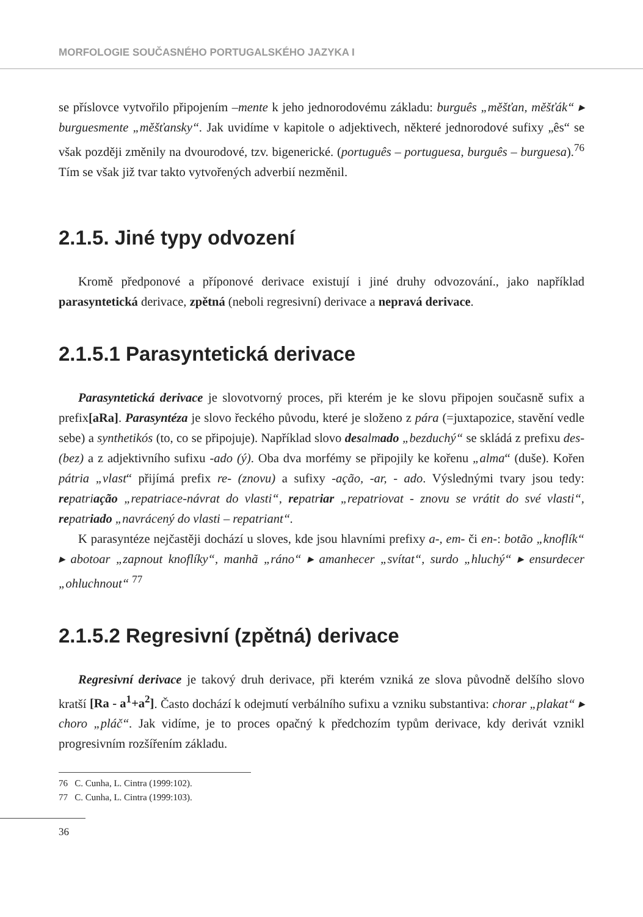MORFOLOGIE SOUČASNÉHO PORTUGALSKÉHO JAZYKA I
se příslovce vytvořilo připojením –mente k jeho jednorodovému základu: burguês „měšťan, měšťák“ ▸ burguesmente „měšťansky“. Jak uvidíme v kapitole o adjektivech, některé jednorodové sufixy „ês“ se však později změnily na dvourodové, tzv. bigenerické. (português – portuguesa, burguês – burguesa).<sup>76</sup> Tím se však již tvar takto vytvořených adverbií nezměnil.
2.1.5. Jiné typy odvození
Kromě předponové a příponové derivace existují i jiné druhy odvozování., jako například parasyntetická derivace, zpětná (neboli regresivní) derivace a nepravá derivace.
2.1.5.1 Parasyntetická derivace
Parasyntetická derivace je slovotvorný proces, při kterém je ke slovu připojen současně sufix a prefix[aRa]. Parasyntéza je slovo řeckého původu, které je složeno z pára (=juxtapozice, stavění vedle sebe) a synthetikós (to, co se připojuje). Například slovo desalmado „bezduchý“ se skládá z prefixu des- (bez) a z adjektivního sufixu -ado (ý). Oba dva morfémy se připojily ke kořenu „alma“ (duše). Kořen pátria „vlast“ přijímá prefix re- (znovu) a sufixy -ação, -ar, - ado. Výslednými tvary jsou tedy: repatriação „repatriace-návrat do vlasti“, repatriar „repatriovat - znovu se vrátit do své vlasti“, repatriado „navrácený do vlasti – repatriant“.
K parasyntéze nejčastěji dochází u sloves, kde jsou hlavními prefixy a-, em- či en-: botão „knoflík“ ▸ abotoar „zapnout knoflíky“, manhã „ráno“ ▸ amanhecer „svítat“, surdo „hluchý“ ▸ ensurdecer „ohluchnout“ <sup>77</sup>
2.1.5.2 Regresivní (zpětná) derivace
Regresivní derivace je takový druh derivace, při kterém vzniká ze slova původně delšího slovo kratší [Ra - a<sup>1</sup>+a<sup>2</sup>]. Často dochází k odejmutí verbálního sufixu a vzniku substantiva: chorar „plakat“ ▸ choro „pláč“. Jak vidíme, je to proces opačný k předchozím typům derivace, kdy derivát vznikl progresivním rozšířením základu.
76 C. Cunha, L. Cintra (1999:102).
77 C. Cunha, L. Cintra (1999:103).
36